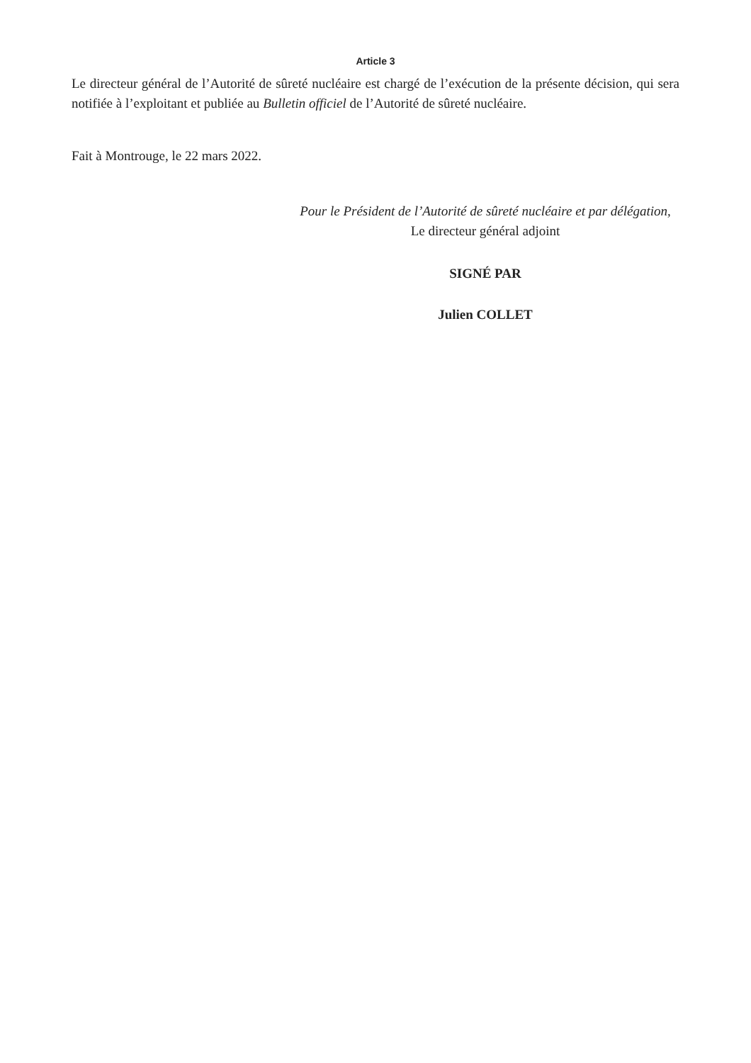Article 3
Le directeur général de l’Autorité de sûreté nucléaire est chargé de l’exécution de la présente décision, qui sera notifiée à l’exploitant et publiée au Bulletin officiel de l’Autorité de sûreté nucléaire.
Fait à Montrouge, le 22 mars 2022.
Pour le Président de l’Autorité de sûreté nucléaire et par délégation,
Le directeur général adjoint
SIGNÉ PAR
Julien COLLET